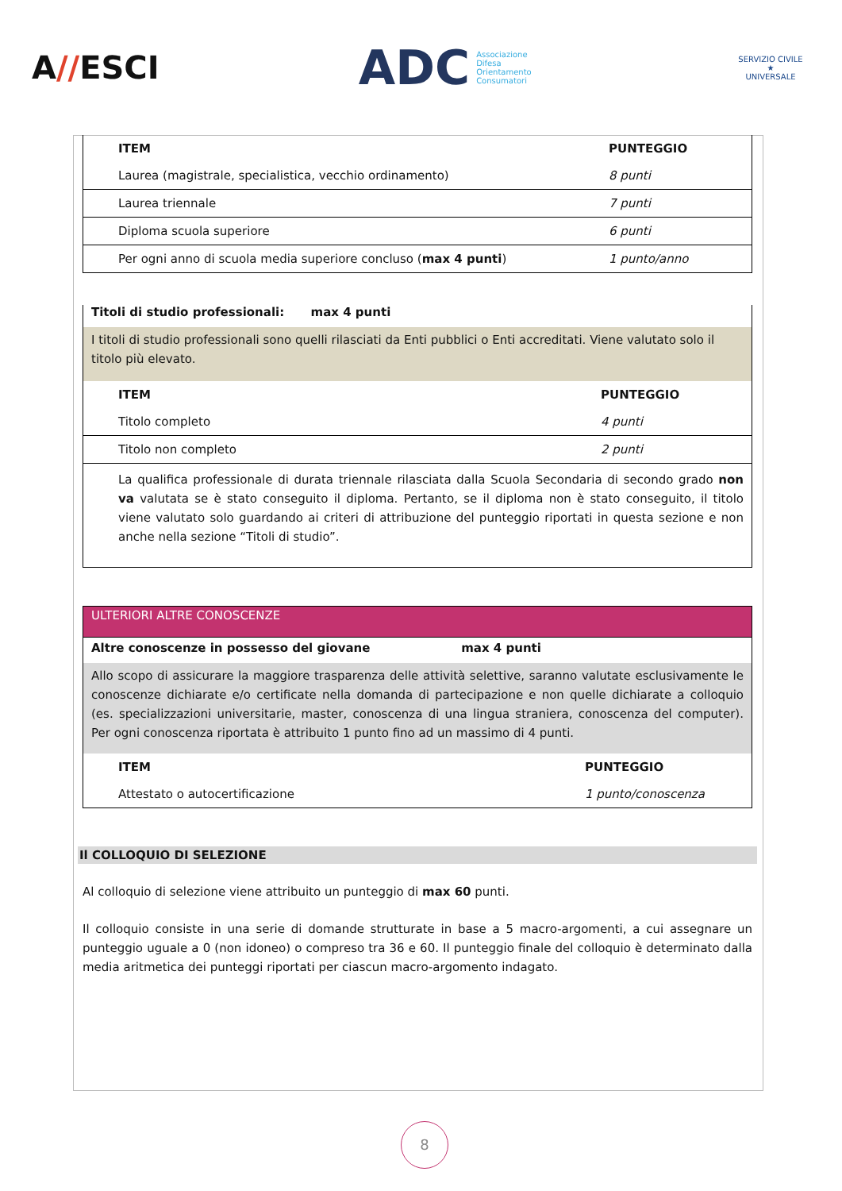A//ESCI
ADC Associazione
Difesa
Orientamento
Consumatori
SERVIZIO CIVILE
★
UNIVERSALE
| ITEM | PUNTEGGIO |
| --- | --- |
| Laurea (magistrale, specialistica, vecchio ordinamento) | 8 punti |
| Laurea triennale | 7 punti |
| Diploma scuola superiore | 6 punti |
| Per ogni anno di scuola media superiore concluso ( max 4 punti ) | 1 punto/anno |
Titoli di studio professionali: max 4 punti
I titoli di studio professionali sono quelli rilasciati da Enti pubblici o Enti accreditati. Viene valutato solo il titolo più elevato.
| ITEM | PUNTEGGIO |
| --- | --- |
| Titolo completo | 4 punti |
| Titolo non completo | 2 punti |
| La qualifica professionale di durata triennale rilasciata dalla Scuola Secondaria di secondo grado non va valutata se è stato conseguito il diploma. Pertanto, se il diploma non è stato conseguito, il titolo viene valutato solo guardando ai criteri di attribuzione del punteggio riportati in questa sezione e non anche nella sezione “Titoli di studio”. | |
ULTERIORI ALTRE CONOSCENZE
Altre conoscenze in possesso del giovane max 4 punti
Allo scopo di assicurare la maggiore trasparenza delle attività selettive, saranno valutate esclusivamente le conoscenze dichiarate e/o certificate nella domanda di partecipazione e non quelle dichiarate a colloquio (es. specializzazioni universitarie, master, conoscenza di una lingua straniera, conoscenza del computer). Per ogni conoscenza riportata è attribuito 1 punto fino ad un massimo di 4 punti.
| ITEM | PUNTEGGIO |
| --- | --- |
| Attestato o autocertificazione | 1 punto/conoscenza |
Il COLLOQUIO DI SELEZIONE
Al colloquio di selezione viene attribuito un punteggio di max 60 punti.
Il colloquio consiste in una serie di domande strutturate in base a 5 macro-argomenti, a cui assegnare un punteggio uguale a 0 (non idoneo) o compreso tra 36 e 60. Il punteggio finale del colloquio è determinato dalla media aritmetica dei punteggi riportati per ciascun macro-argomento indagato.
8